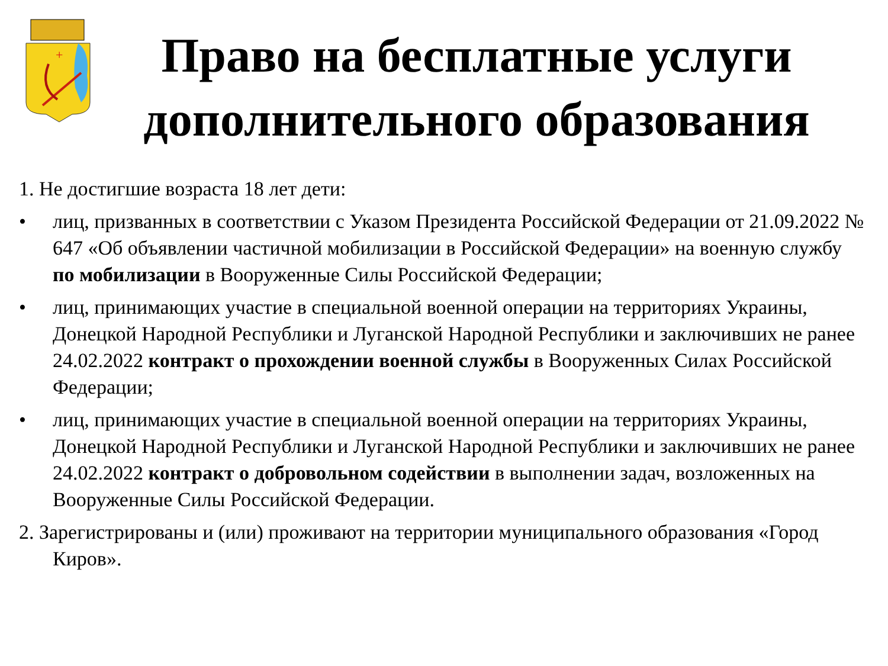+
Право на бесплатные услуги дополнительного образования
1. Не достигшие возраста 18 лет дети:
• лиц, призванных в соответствии с Указом Президента Российской Федерации от 21.09.2022 № 647 «Об объявлении частичной мобилизации в Российской Федерации» на военную службу по мобилизации в Вооруженные Силы Российской Федерации;
• лиц, принимающих участие в специальной военной операции на территориях Украины, Донецкой Народной Республики и Луганской Народной Республики и заключивших не ранее 24.02.2022 контракт о прохождении военной службы в Вооруженных Силах Российской Федерации;
• лиц, принимающих участие в специальной военной операции на территориях Украины, Донецкой Народной Республики и Луганской Народной Республики и заключивших не ранее 24.02.2022 контракт о добровольном содействии в выполнении задач, возложенных на Вооруженные Силы Российской Федерации.
2. Зарегистрированы и (или) проживают на территории муниципального образования «Город Киров».